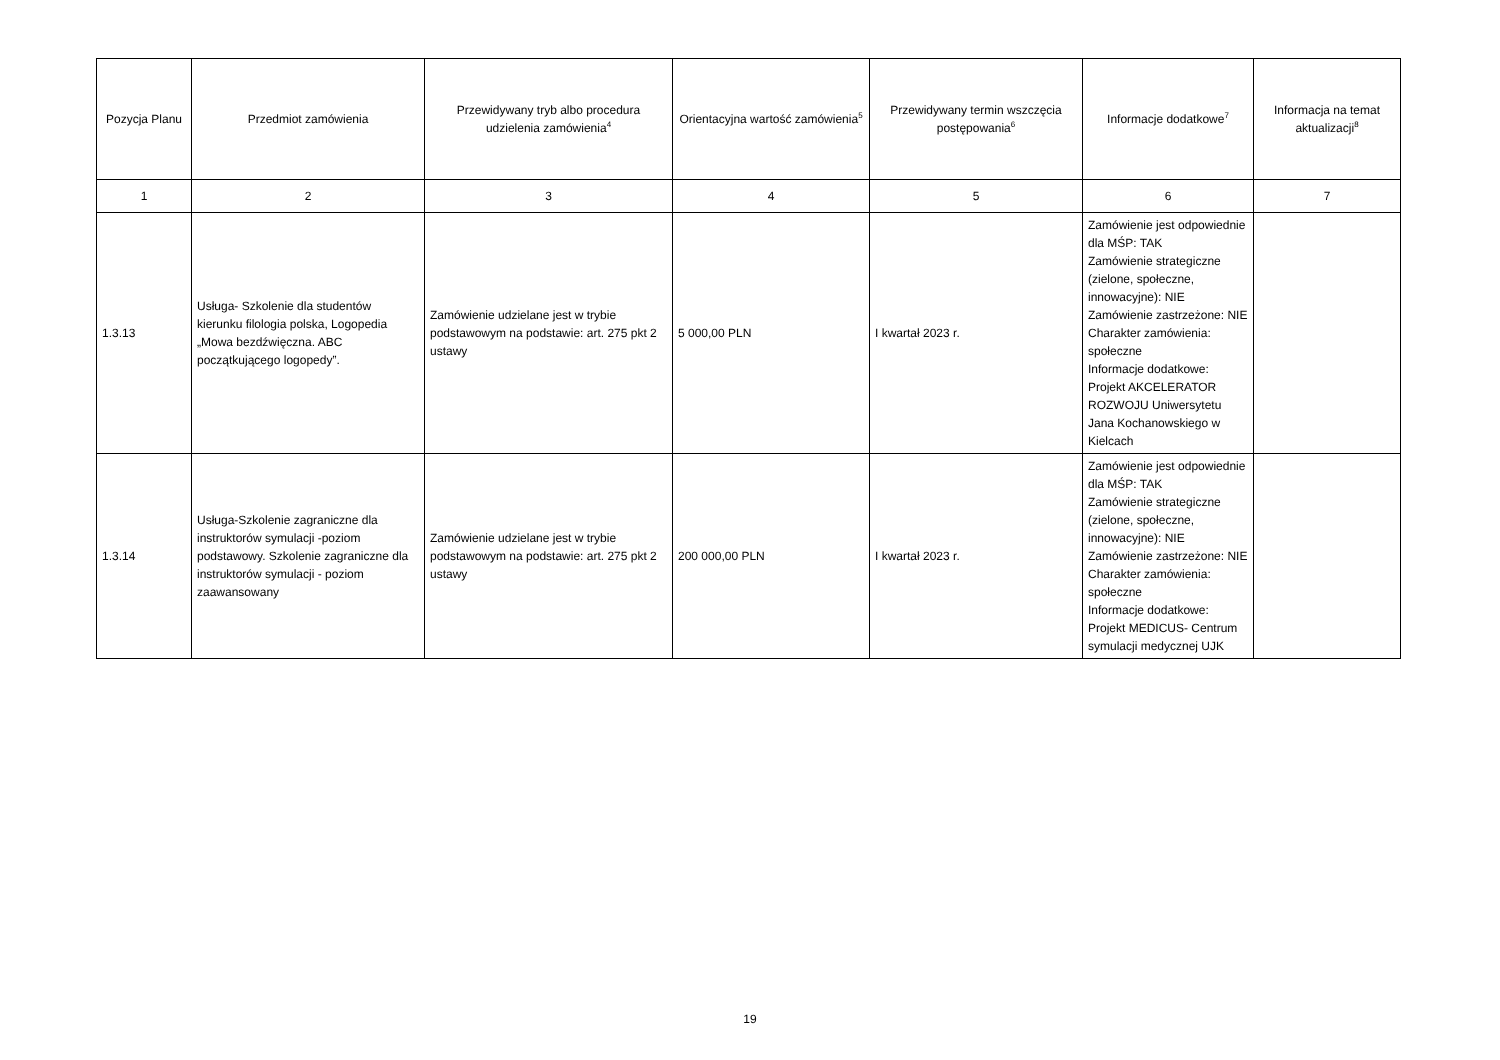| Pozycja Planu | Przedmiot zamówienia | Przewidywany tryb albo procedura udzielenia zamówienia<sup>4</sup> | Orientacyjna wartość zamówienia<sup>5</sup> | Przewidywany termin wszczęcia postępowania<sup>6</sup> | Informacje dodatkowe<sup>7</sup> | Informacja na temat aktualizacji<sup>8</sup> |
| --- | --- | --- | --- | --- | --- | --- |
| 1 | 2 | 3 | 4 | 5 | 6 | 7 |
| 1.3.13 | Usługa- Szkolenie dla studentów kierunku filologia polska, Logopedia „Mowa bezdźwięczna. ABC początkującego logopedy”. | Zamówienie udzielane jest w trybie podstawowym na podstawie: art. 275 pkt 2 ustawy | 5 000,00 PLN | I kwartał 2023 r. | Zamówienie jest odpowiednie dla MŚP: TAK Zamówienie strategiczne (zielone, społeczne, innowacyjne): NIE Zamówienie zastrzeżone: NIE Charakter zamówienia: społeczne Informacje dodatkowe: Projekt AKCELERATOR ROZWOJU Uniwersytetu Jana Kochanowskiego w Kielcach | |
| 1.3.14 | Usługa-Szkolenie zagraniczne dla instruktorów symulacji -poziom podstawowy. Szkolenie zagraniczne dla instruktorów symulacji - poziom zaawansowany | Zamówienie udzielane jest w trybie podstawowym na podstawie: art. 275 pkt 2 ustawy | 200 000,00 PLN | I kwartał 2023 r. | Zamówienie jest odpowiednie dla MŚP: TAK Zamówienie strategiczne (zielone, społeczne, innowacyjne): NIE Zamówienie zastrzeżone: NIE Charakter zamówienia: społeczne Informacje dodatkowe: Projekt MEDICUS- Centrum symulacji medycznej UJK | |
19